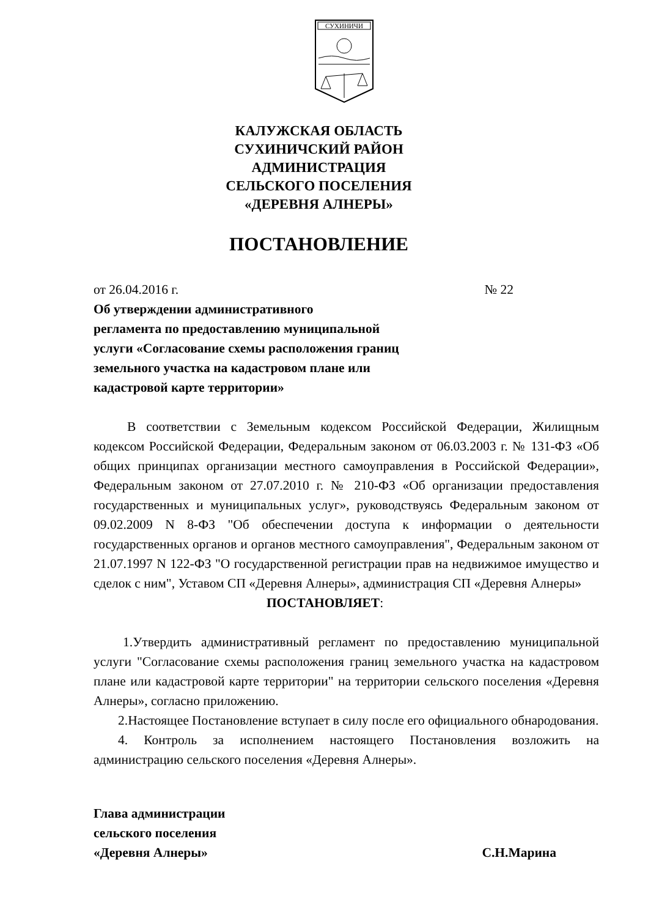СУХИНИЧИ
КАЛУЖСКАЯ ОБЛАСТЬ
СУХИНИЧСКИЙ РАЙОН
АДМИНИСТРАЦИЯ
СЕЛЬСКОГО ПОСЕЛЕНИЯ
«ДЕРЕВНЯ АЛНЕРЫ»
ПОСТАНОВЛЕНИЕ
от 26.04.2016 г. № 22
Об утверждении административного
регламента по предоставлению муниципальной
услуги «Согласование схемы расположения границ
земельного участка на кадастровом плане или
кадастровой карте территории»
В соответствии с Земельным кодексом Российской Федерации, Жилищным кодексом Российской Федерации, Федеральным законом от 06.03.2003 г. № 131-ФЗ «Об общих принципах организации местного самоуправления в Российской Федерации», Федеральным законом от 27.07.2010 г. № 210-ФЗ «Об организации предоставления государственных и муниципальных услуг», руководствуясь Федеральным законом от 09.02.2009 N 8-ФЗ "Об обеспечении доступа к информации о деятельности государственных органов и органов местного самоуправления", Федеральным законом от 21.07.1997 N 122-ФЗ "О государственной регистрации прав на недвижимое имущество и сделок с ним", Уставом СП «Деревня Алнеры», администрация СП «Деревня Алнеры»
ПОСТАНОВЛЯЕТ:
1.Утвердить административный регламент по предоставлению муниципальной услуги "Согласование схемы расположения границ земельного участка на кадастровом плане или кадастровой карте территории" на территории сельского поселения «Деревня Алнеры», согласно приложению.
2.Настоящее Постановление вступает в силу после его официального обнародования.
4. Контроль за исполнением настоящего Постановления возложить на администрацию сельского поселения «Деревня Алнеры».
Глава администрации
сельского поселения
«Деревня Алнеры» С.Н.Марина